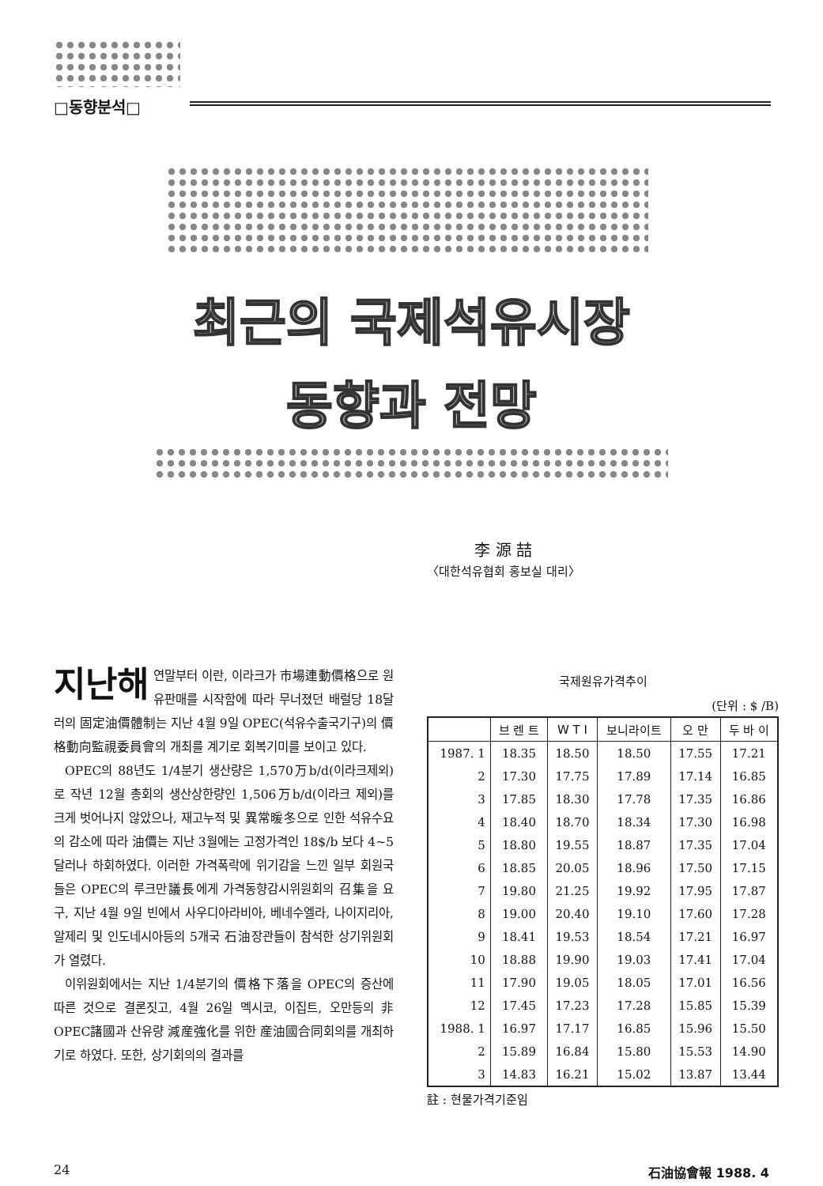□동향분석□
최근의 국제석유시장
동향과 전망
李 源 喆
〈대한석유협회 홍보실 대리〉
지난해 연말부터 이란, 이라크가 市場連動價格으로 원유판매를 시작함에 따라 무너졌던 배럴당 18달러의 固定油價體制는 지난 4월 9일 OPEC(석유수출국기구)의 價格動向監視委員會의 개최를 계기로 회복기미를 보이고 있다.
OPEC의 88년도 1/4분기 생산량은 1,570万b/d(이라크제외)로 작년 12월 총회의 생산상한량인 1,506万b/d(이라크 제외)를 크게 벗어나지 않았으나, 재고누적 및 異常暖冬으로 인한 석유수요의 감소에 따라 油價는 지난 3월에는 고정가격인 18$/b 보다 4~5달러나 하회하였다. 이러한 가격폭락에 위기감을 느낀 일부 회원국들은 OPEC의 루크만議長에게 가격동향감시위원회의 召集을 요구, 지난 4월 9일 빈에서 사우디아라비아, 베네수엘라, 나이지리아, 알제리 및 인도네시아등의 5개국 石油장관들이 참석한 상기위원회가 열렸다.
이위원회에서는 지난 1/4분기의 價格下落을 OPEC의 증산에 따른 것으로 결론짓고, 4월 26일 멕시코, 이집트, 오만등의 非OPEC諸國과 산유량 減産強化를 위한 産油國合同회의를 개최하기로 하였다. 또한, 상기회의의 결과를
국제원유가격추이
(단위 : $ /B)
| | 브 렌 트 | W T I | 보니라이트 | 오 만 | 두 바 이 |
| --- | --- | --- | --- | --- | --- |
| 1987. 1 | 18.35 | 18.50 | 18.50 | 17.55 | 17.21 |
| 2 | 17.30 | 17.75 | 17.89 | 17.14 | 16.85 |
| 3 | 17.85 | 18.30 | 17.78 | 17.35 | 16.86 |
| 4 | 18.40 | 18.70 | 18.34 | 17.30 | 16.98 |
| 5 | 18.80 | 19.55 | 18.87 | 17.35 | 17.04 |
| 6 | 18.85 | 20.05 | 18.96 | 17.50 | 17.15 |
| 7 | 19.80 | 21.25 | 19.92 | 17.95 | 17.87 |
| 8 | 19.00 | 20.40 | 19.10 | 17.60 | 17.28 |
| 9 | 18.41 | 19.53 | 18.54 | 17.21 | 16.97 |
| 10 | 18.88 | 19.90 | 19.03 | 17.41 | 17.04 |
| 11 | 17.90 | 19.05 | 18.05 | 17.01 | 16.56 |
| 12 | 17.45 | 17.23 | 17.28 | 15.85 | 15.39 |
| 1988. 1 | 16.97 | 17.17 | 16.85 | 15.96 | 15.50 |
| 2 | 15.89 | 16.84 | 15.80 | 15.53 | 14.90 |
| 3 | 14.83 | 16.21 | 15.02 | 13.87 | 13.44 |
註 : 현물가격기준임
24 石油協會報 1988. 4